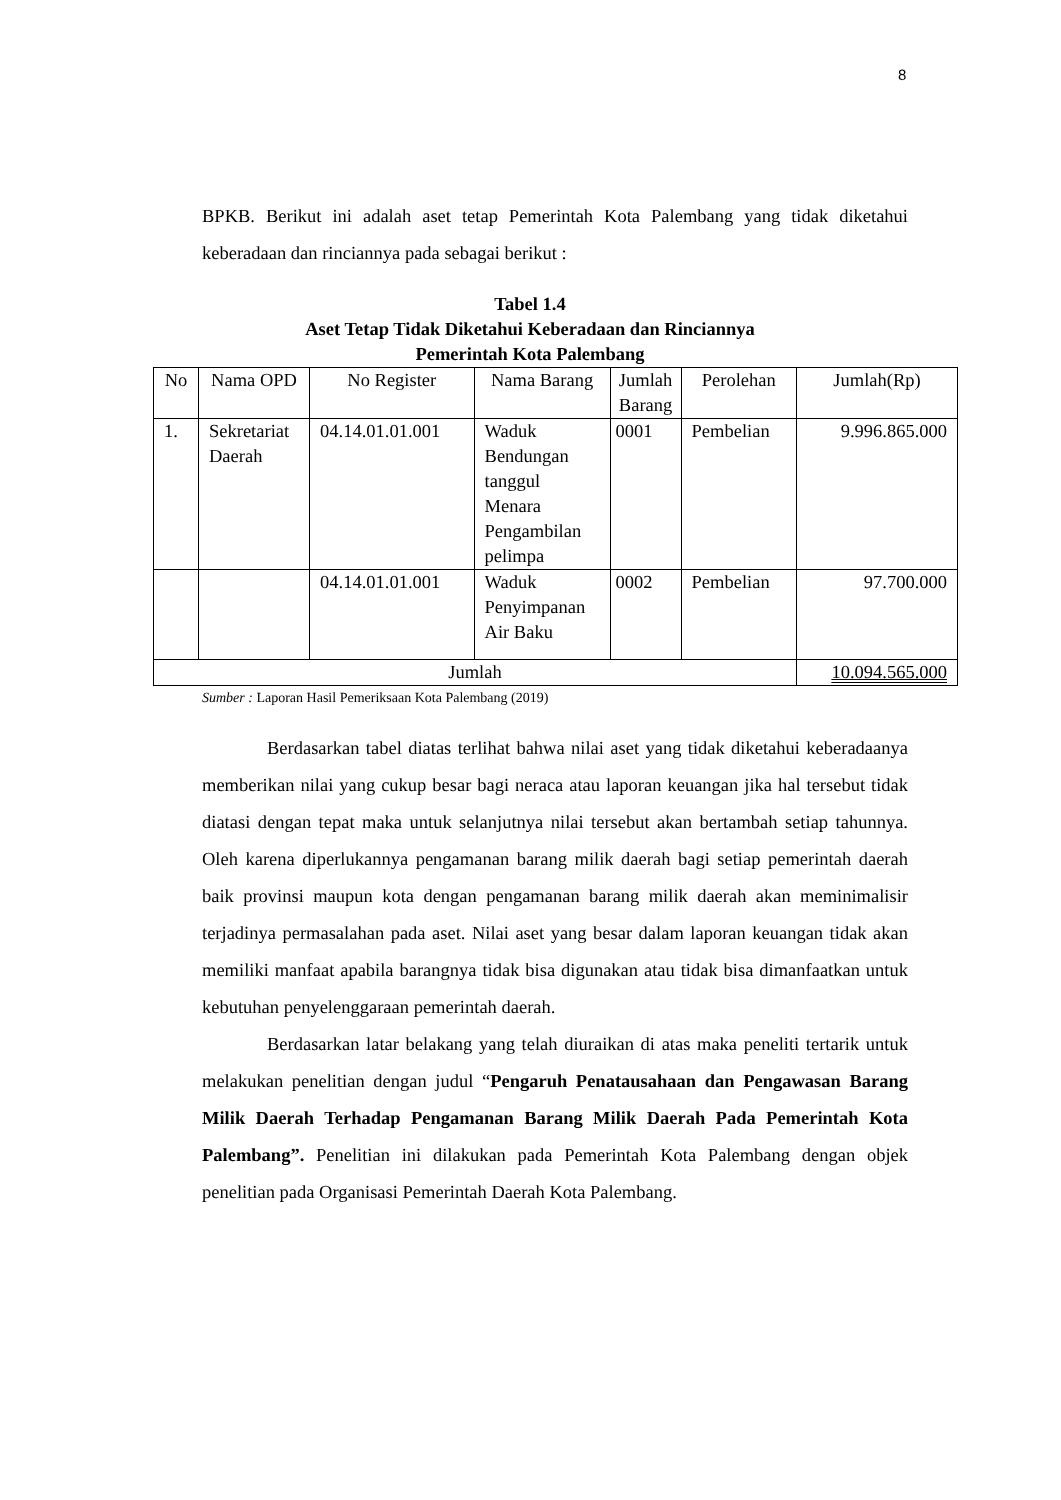8
BPKB. Berikut ini adalah aset tetap Pemerintah Kota Palembang yang tidak diketahui keberadaan dan rinciannya pada sebagai berikut :
Tabel 1.4
Aset Tetap Tidak Diketahui Keberadaan dan Rinciannya
Pemerintah Kota Palembang
| No | Nama OPD | No Register | Nama Barang | Jumlah Barang | Perolehan | Jumlah(Rp) |
| 1. | Sekretariat Daerah | 04.14.01.01.001 | Waduk Bendungan tanggul Menara Pengambilan pelimpa | 0001 | Pembelian | 9.996.865.000 |
| | | 04.14.01.01.001 | Waduk Penyimpanan Air Baku | 0002 | Pembelian | 97.700.000 |
| Jumlah | | | | | | 10.094.565.000 |
Sumber : Laporan Hasil Pemeriksaan Kota Palembang (2019)
Berdasarkan tabel diatas terlihat bahwa nilai aset yang tidak diketahui keberadaanya memberikan nilai yang cukup besar bagi neraca atau laporan keuangan jika hal tersebut tidak diatasi dengan tepat maka untuk selanjutnya nilai tersebut akan bertambah setiap tahunnya. Oleh karena diperlukannya pengamanan barang milik daerah bagi setiap pemerintah daerah baik provinsi maupun kota dengan pengamanan barang milik daerah akan meminimalisir terjadinya permasalahan pada aset. Nilai aset yang besar dalam laporan keuangan tidak akan memiliki manfaat apabila barangnya tidak bisa digunakan atau tidak bisa dimanfaatkan untuk kebutuhan penyelenggaraan pemerintah daerah.
Berdasarkan latar belakang yang telah diuraikan di atas maka peneliti tertarik untuk melakukan penelitian dengan judul “Pengaruh Penatausahaan dan Pengawasan Barang Milik Daerah Terhadap Pengamanan Barang Milik Daerah Pada Pemerintah Kota Palembang”. Penelitian ini dilakukan pada Pemerintah Kota Palembang dengan objek penelitian pada Organisasi Pemerintah Daerah Kota Palembang.